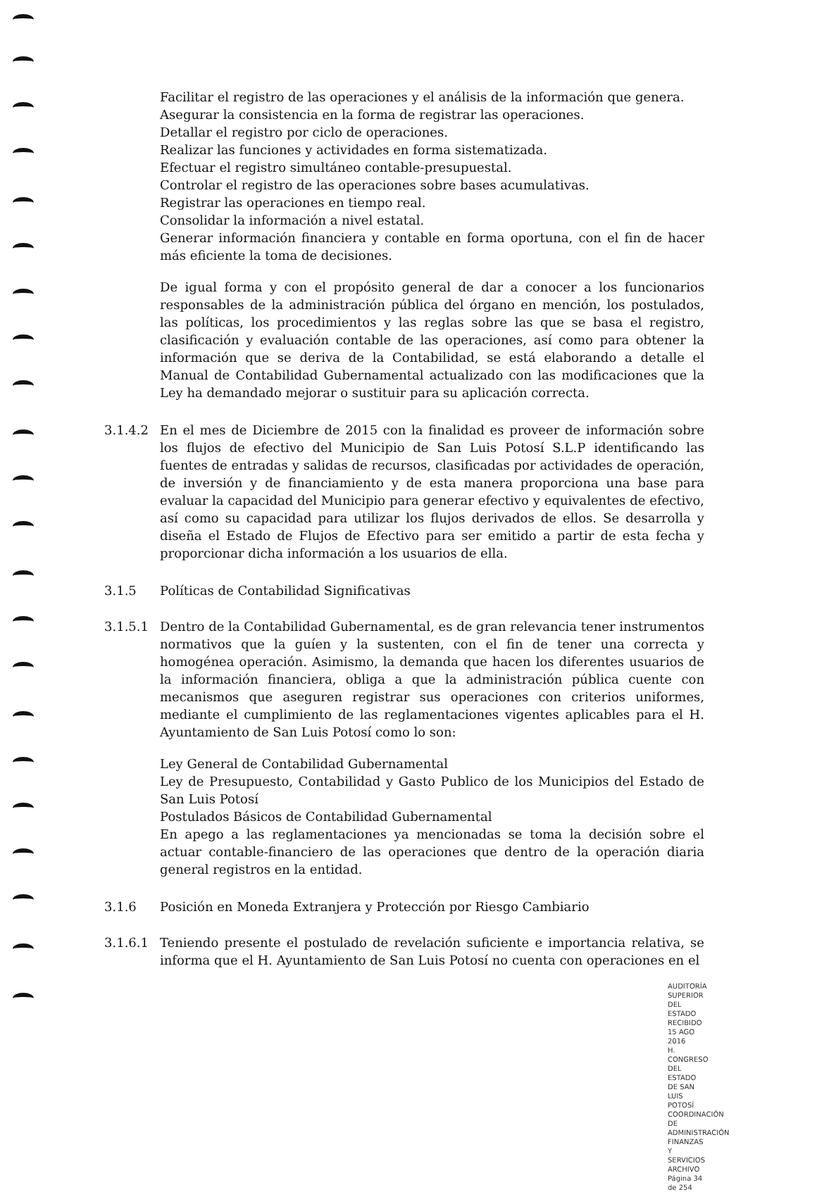Facilitar el registro de las operaciones y el análisis de la información que genera.
Asegurar la consistencia en la forma de registrar las operaciones.
Detallar el registro por ciclo de operaciones.
Realizar las funciones y actividades en forma sistematizada.
Efectuar el registro simultáneo contable-presupuestal.
Controlar el registro de las operaciones sobre bases acumulativas.
Registrar las operaciones en tiempo real.
Consolidar la información a nivel estatal.
Generar información financiera y contable en forma oportuna, con el fin de hacer más eficiente la toma de decisiones.
De igual forma y con el propósito general de dar a conocer a los funcionarios responsables de la administración pública del órgano en mención, los postulados, las políticas, los procedimientos y las reglas sobre las que se basa el registro, clasificación y evaluación contable de las operaciones, así como para obtener la información que se deriva de la Contabilidad, se está elaborando a detalle el Manual de Contabilidad Gubernamental actualizado con las modificaciones que la Ley ha demandado mejorar o sustituir para su aplicación correcta.
3.1.4.2 En el mes de Diciembre de 2015 con la finalidad es proveer de información sobre los flujos de efectivo del Municipio de San Luis Potosí S.L.P identificando las fuentes de entradas y salidas de recursos, clasificadas por actividades de operación, de inversión y de financiamiento y de esta manera proporciona una base para evaluar la capacidad del Municipio para generar efectivo y equivalentes de efectivo, así como su capacidad para utilizar los flujos derivados de ellos. Se desarrolla y diseña el Estado de Flujos de Efectivo para ser emitido a partir de esta fecha y proporcionar dicha información a los usuarios de ella.
3.1.5 Políticas de Contabilidad Significativas
3.1.5.1 Dentro de la Contabilidad Gubernamental, es de gran relevancia tener instrumentos normativos que la guíen y la sustenten, con el fin de tener una correcta y homogénea operación. Asimismo, la demanda que hacen los diferentes usuarios de la información financiera, obliga a que la administración pública cuente con mecanismos que aseguren registrar sus operaciones con criterios uniformes, mediante el cumplimiento de las reglamentaciones vigentes aplicables para el H. Ayuntamiento de San Luis Potosí como lo son:
Ley General de Contabilidad Gubernamental
Ley de Presupuesto, Contabilidad y Gasto Publico de los Municipios del Estado de San Luis Potosí
Postulados Básicos de Contabilidad Gubernamental
En apego a las reglamentaciones ya mencionadas se toma la decisión sobre el actuar contable-financiero de las operaciones que dentro de la operación diaria general registros en la entidad.
3.1.6 Posición en Moneda Extranjera y Protección por Riesgo Cambiario
3.1.6.1 Teniendo presente el postulado de revelación suficiente e importancia relativa, se informa que el H. Ayuntamiento de San Luis Potosí no cuenta con operaciones en el
AUDITORÍA SUPERIOR DEL ESTADO RECIBIDO 15 AGO 2016
H. CONGRESO DEL ESTADO DE SAN LUIS POTOSÍ
COORDINACIÓN DE ADMINISTRACIÓN
FINANZAS Y SERVICIOS ARCHIVO
Página 34 de 254